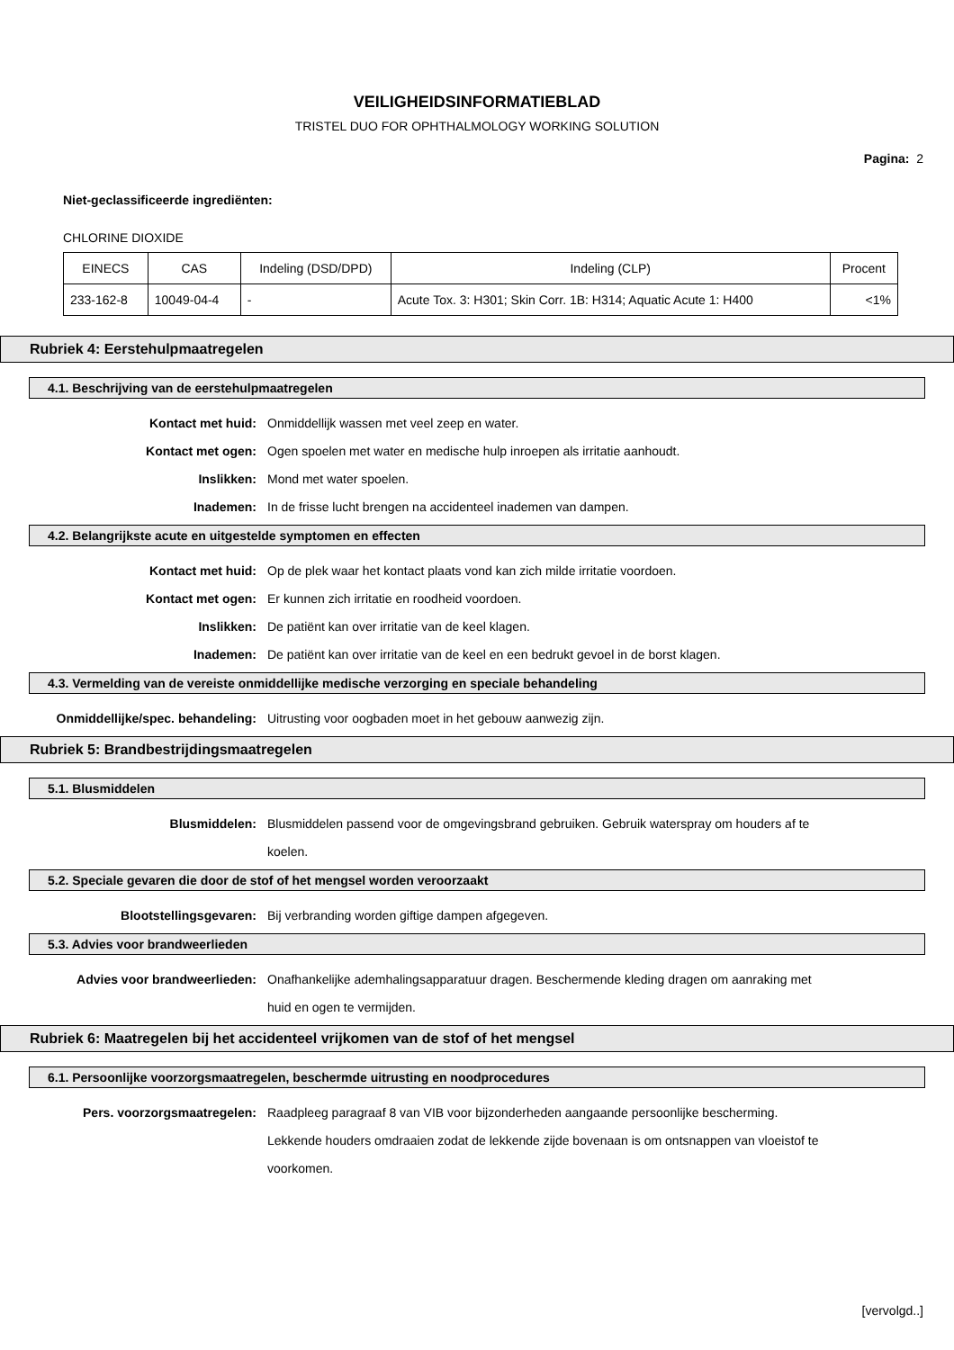VEILIGHEIDSINFORMATIEBLAD
TRISTEL DUO FOR OPHTHALMOLOGY WORKING SOLUTION
Pagina: 2
Niet-geclassificeerde ingrediënten:
CHLORINE DIOXIDE
| EINECS | CAS | Indeling (DSD/DPD) | Indeling (CLP) | Procent |
| --- | --- | --- | --- | --- |
| 233-162-8 | 10049-04-4 | - | Acute Tox. 3: H301; Skin Corr. 1B: H314; Aquatic Acute 1: H400 | <1% |
Rubriek 4: Eerstehulpmaatregelen
4.1. Beschrijving van de eerstehulpmaatregelen
Kontact met huid: Onmiddellijk wassen met veel zeep en water.
Kontact met ogen: Ogen spoelen met water en medische hulp inroepen als irritatie aanhoudt.
Inslikken: Mond met water spoelen.
Inademen: In de frisse lucht brengen na accidenteel inademen van dampen.
4.2. Belangrijkste acute en uitgestelde symptomen en effecten
Kontact met huid: Op de plek waar het kontact plaats vond kan zich milde irritatie voordoen.
Kontact met ogen: Er kunnen zich irritatie en roodheid voordoen.
Inslikken: De patiënt kan over irritatie van de keel klagen.
Inademen: De patiënt kan over irritatie van de keel en een bedrukt gevoel in de borst klagen.
4.3. Vermelding van de vereiste onmiddellijke medische verzorging en speciale behandeling
Onmiddellijke/spec. behandeling: Uitrusting voor oogbaden moet in het gebouw aanwezig zijn.
Rubriek 5: Brandbestrijdingsmaatregelen
5.1. Blusmiddelen
Blusmiddelen: Blusmiddelen passend voor de omgevingsbrand gebruiken. Gebruik waterspray om houders af te koelen.
5.2. Speciale gevaren die door de stof of het mengsel worden veroorzaakt
Blootstellingsgevaren: Bij verbranding worden giftige dampen afgegeven.
5.3. Advies voor brandweerlieden
Advies voor brandweerlieden: Onafhankelijke ademhalingsapparatuur dragen. Beschermende kleding dragen om aanraking met huid en ogen te vermijden.
Rubriek 6: Maatregelen bij het accidenteel vrijkomen van de stof of het mengsel
6.1. Persoonlijke voorzorgsmaatregelen, beschermde uitrusting en noodprocedures
Pers. voorzorgsmaatregelen: Raadpleeg paragraaf 8 van VIB voor bijzonderheden aangaande persoonlijke bescherming. Lekkende houders omdraaien zodat de lekkende zijde bovenaan is om ontsnappen van vloeistof te voorkomen.
[vervolgd..]